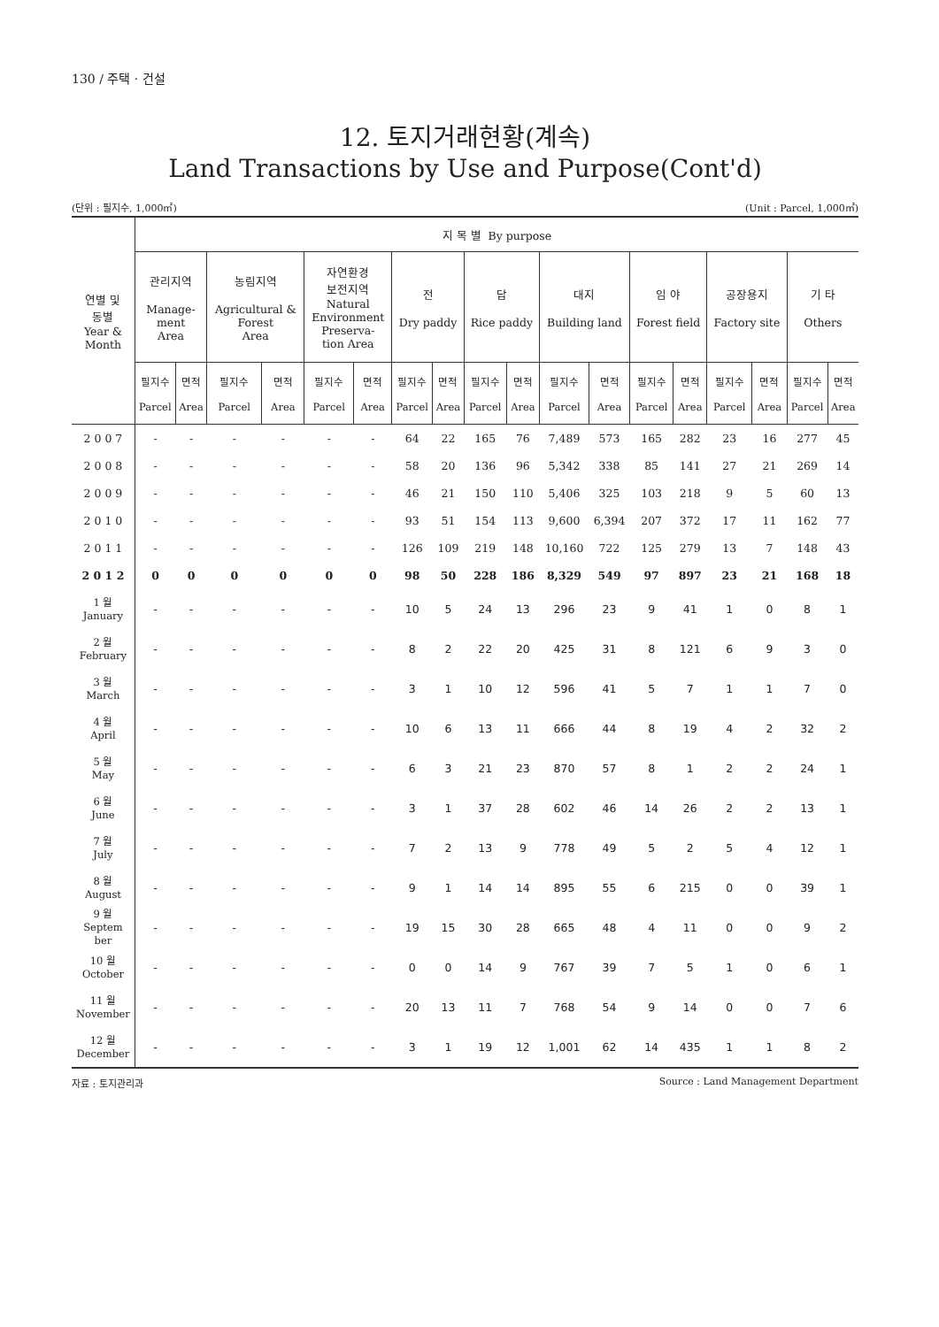130 / 주택 · 건설
12. 토지거래현황(계속)
Land Transactions by Use and Purpose(Cont'd)
(단위 : 필지수, 1,000㎡) (Unit : Parcel, 1,000㎡)
| 연별 및 동별 Year & Month | 지 목 별 By purpose | | | | | | | | | | | | | | | | | |
| --- | --- | --- | --- | --- | --- | --- | --- | --- | --- | --- | --- | --- | --- | --- | --- | --- | --- | --- |
| | 관리지역 Manage- ment Area | | 농림지역 Agricultural & Forest Area | | 자연환경 보전지역 Natural Environment Preserva- tion Area | | 전 Dry paddy | | 답 Rice paddy | | 대지 Building land | | 임 야 Forest field | | 공장용지 Factory site | | 기 타 Others | |
| | 필지수 Parcel | 면적 Area | 필지수 Parcel | 면적 Area | 필지수 Parcel | 면적 Area | 필지수 Parcel | 면적 Area | 필지수 Parcel | 면적 Area | 필지수 Parcel | 면적 Area | 필지수 Parcel | 면적 Area | 필지수 Parcel | 면적 Area | 필지수 Parcel | 면적 Area |
| 2 0 0 7 | - | - | - | - | - | - | 64 | 22 | 165 | 76 | 7,489 | 573 | 165 | 282 | 23 | 16 | 277 | 45 |
| 2 0 0 8 | - | - | - | - | - | - | 58 | 20 | 136 | 96 | 5,342 | 338 | 85 | 141 | 27 | 21 | 269 | 14 |
| 2 0 0 9 | - | - | - | - | - | - | 46 | 21 | 150 | 110 | 5,406 | 325 | 103 | 218 | 9 | 5 | 60 | 13 |
| 2 0 1 0 | - | - | - | - | - | - | 93 | 51 | 154 | 113 | 9,600 | 6,394 | 207 | 372 | 17 | 11 | 162 | 77 |
| 2 0 1 1 | - | - | - | - | - | - | 126 | 109 | 219 | 148 | 10,160 | 722 | 125 | 279 | 13 | 7 | 148 | 43 |
| 2 0 1 2 | 0 | 0 | 0 | 0 | 0 | 0 | 98 | 50 | 228 | 186 | 8,329 | 549 | 97 | 897 | 23 | 21 | 168 | 18 |
| 1 월 January | - | - | - | - | - | - | 10 | 5 | 24 | 13 | 296 | 23 | 9 | 41 | 1 | 0 | 8 | 1 |
| 2 월 February | - | - | - | - | - | - | 8 | 2 | 22 | 20 | 425 | 31 | 8 | 121 | 6 | 9 | 3 | 0 |
| 3 월 March | - | - | - | - | - | - | 3 | 1 | 10 | 12 | 596 | 41 | 5 | 7 | 1 | 1 | 7 | 0 |
| 4 월 April | - | - | - | - | - | - | 10 | 6 | 13 | 11 | 666 | 44 | 8 | 19 | 4 | 2 | 32 | 2 |
| 5 월 May | - | - | - | - | - | - | 6 | 3 | 21 | 23 | 870 | 57 | 8 | 1 | 2 | 2 | 24 | 1 |
| 6 월 June | - | - | - | - | - | - | 3 | 1 | 37 | 28 | 602 | 46 | 14 | 26 | 2 | 2 | 13 | 1 |
| 7 월 July | - | - | - | - | - | - | 7 | 2 | 13 | 9 | 778 | 49 | 5 | 2 | 5 | 4 | 12 | 1 |
| 8 월 August | - | - | - | - | - | - | 9 | 1 | 14 | 14 | 895 | 55 | 6 | 215 | 0 | 0 | 39 | 1 |
| 9 월 Septem ber | - | - | - | - | - | - | 19 | 15 | 30 | 28 | 665 | 48 | 4 | 11 | 0 | 0 | 9 | 2 |
| 10 월 October | - | - | - | - | - | - | 0 | 0 | 14 | 9 | 767 | 39 | 7 | 5 | 1 | 0 | 6 | 1 |
| 11 월 November | - | - | - | - | - | - | 20 | 13 | 11 | 7 | 768 | 54 | 9 | 14 | 0 | 0 | 7 | 6 |
| 12 월 December | - | - | - | - | - | - | 3 | 1 | 19 | 12 | 1,001 | 62 | 14 | 435 | 1 | 1 | 8 | 2 |
자료 : 토지관리과 Source : Land Management Department